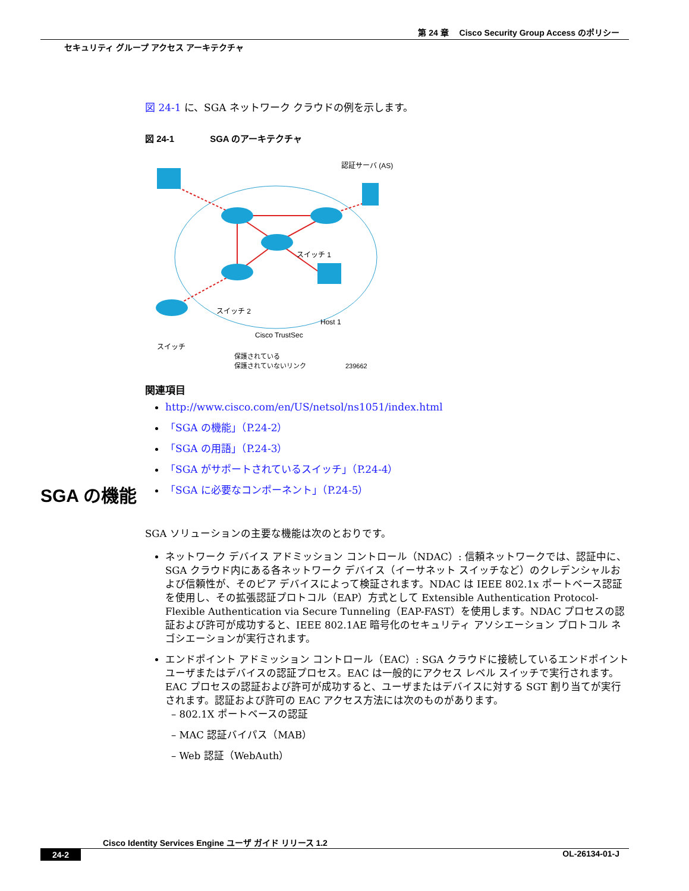第 24 章　 Cisco Security Group Access のポリシー
セキュリティ グループ アクセス アーキテクチャ
図 24-1 に、SGA ネットワーク クラウドの例を示します。
図 24-1　　　　SGA のアーキテクチャ
認証サーバ (AS)
スイッチ 1
スイッチ 2
Host 1
Cisco TrustSec
スイッチ
保護されている
保護されていないリンク　　　　　　239662
関連項目
http://www.cisco.com/en/US/netsol/ns1051/index.html
「SGA の機能」（P.24-2）
「SGA の用語」（P.24-3）
「SGA がサポートされているスイッチ」（P.24-4）
「SGA に必要なコンポーネント」（P.24-5）
SGA の機能
SGA ソリューションの主要な機能は次のとおりです。
ネットワーク デバイス アドミッション コントロール（NDAC）: 信頼ネットワークでは、認証中に、SGA クラウド内にある各ネットワーク デバイス（イーサネット スイッチなど）のクレデンシャルおよび信頼性が、そのピア デバイスによって検証されます。NDAC は IEEE 802.1x ポートベース認証を使用し、その拡張認証プロトコル（EAP）方式として Extensible Authentication Protocol-Flexible Authentication via Secure Tunneling（EAP-FAST）を使用します。NDAC プロセスの認証および許可が成功すると、IEEE 802.1AE 暗号化のセキュリティ アソシエーション プロトコル ネゴシエーションが実行されます。
エンドポイント アドミッション コントロール（EAC）: SGA クラウドに接続しているエンドポイント ユーザまたはデバイスの認証プロセス。EAC は一般的にアクセス レベル スイッチで実行されます。EAC プロセスの認証および許可が成功すると、ユーザまたはデバイスに対する SGT 割り当てが実行されます。認証および許可の EAC アクセス方法には次のものがあります。
– 802.1X ポートベースの認証
– MAC 認証バイパス（MAB）
– Web 認証（WebAuth）
Cisco Identity Services Engine ユーザ ガイド リリース 1.2
24-2 OL-26134-01-J